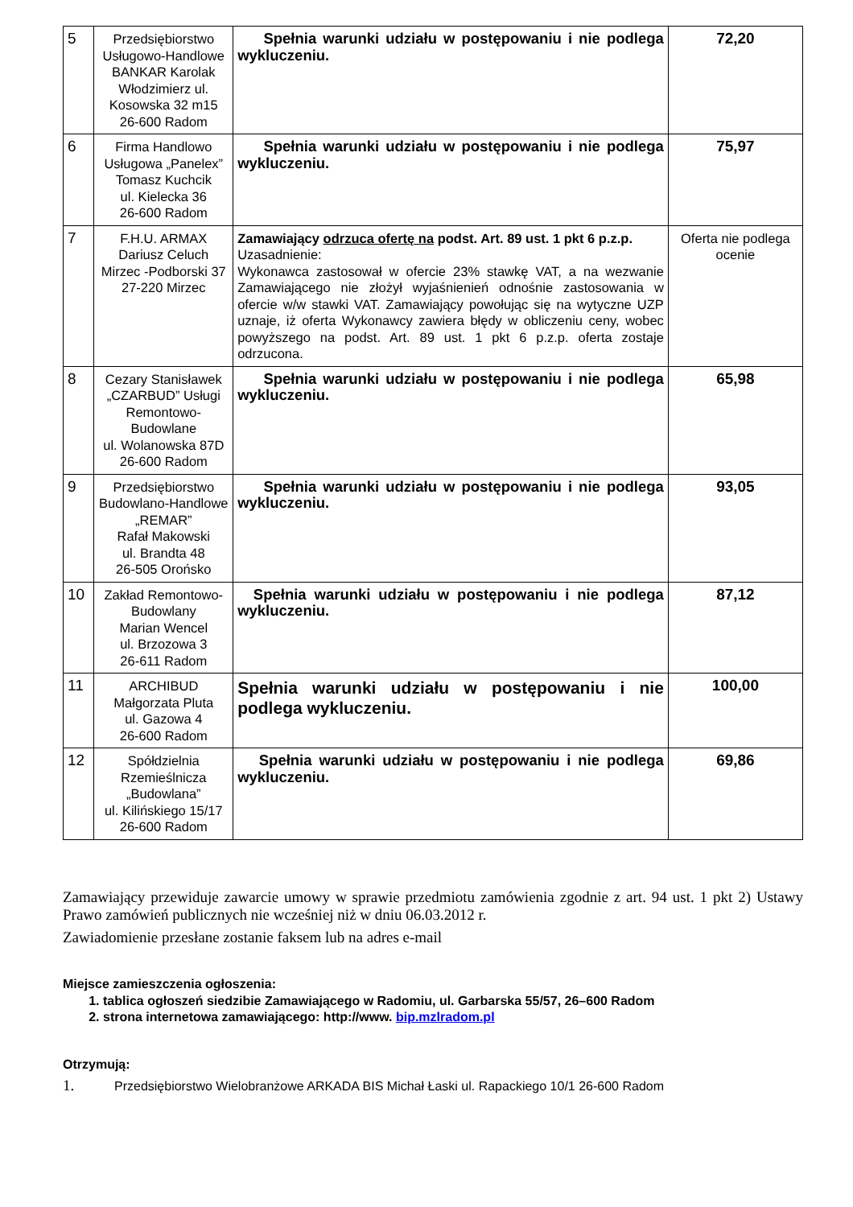| 5 | Przedsiębiorstwo Usługowo-Handlowe BANKAR Karolak Włodzimierz ul. Kosowska 32 m15 26-600 Radom | Spełnia warunki udziału w postępowaniu i nie podlega wykluczeniu. | 72,20 |
| 6 | Firma Handlowo Usługowa „Panelex” Tomasz Kuchcik ul. Kielecka 36 26-600 Radom | Spełnia warunki udziału w postępowaniu i nie podlega wykluczeniu. | 75,97 |
| 7 | F.H.U. ARMAX Dariusz Celuch Mirzec -Podborski 37 27-220 Mirzec | Zamawiający odrzuca ofertę na podst. Art. 89 ust. 1 pkt 6 p.z.p. Uzasadnienie: Wykonawca zastosował w ofercie 23% stawkę VAT, a na wezwanie Zamawiającego nie złożył wyjaśnienień odnośnie zastosowania w ofercie w/w stawki VAT. Zamawiający powołując się na wytyczne UZP uznaje, iż oferta Wykonawcy zawiera błędy w obliczeniu ceny, wobec powyższego na podst. Art. 89 ust. 1 pkt 6 p.z.p. oferta zostaje odrzucona. | Oferta nie podlega ocenie |
| 8 | Cezary Stanisławek „CZARBUD” Usługi Remontowo-Budowlane ul. Wolanowska 87D 26-600 Radom | Spełnia warunki udziału w postępowaniu i nie podlega wykluczeniu. | 65,98 |
| 9 | Przedsiębiorstwo Budowlano-Handlowe „REMAR” Rafał Makowski ul. Brandta 48 26-505 Orońsko | Spełnia warunki udziału w postępowaniu i nie podlega wykluczeniu. | 93,05 |
| 10 | Zakład Remontowo-Budowlany Marian Wencel ul. Brzozowa 3 26-611 Radom | Spełnia warunki udziału w postępowaniu i nie podlega wykluczeniu. | 87,12 |
| 11 | ARCHIBUD Małgorzata Pluta ul. Gazowa 4 26-600 Radom | Spełnia warunki udziału w postępowaniu i nie podlega wykluczeniu. | 100,00 |
| 12 | Spółdzielnia Rzemieślnicza „Budowlana” ul. Kilińskiego 15/17 26-600 Radom | Spełnia warunki udziału w postępowaniu i nie podlega wykluczeniu. | 69,86 |
Zamawiający przewiduje zawarcie umowy w sprawie przedmiotu zamówienia zgodnie z art. 94 ust. 1 pkt 2) Ustawy Prawo zamówień publicznych nie wcześniej niż w dniu 06.03.2012 r.
Zawiadomienie przesłane zostanie faksem lub na adres e-mail
Miejsce zamieszczenia ogłoszenia:
1. tablica ogłoszeń siedzibie Zamawiającego w Radomiu, ul. Garbarska 55/57, 26–600 Radom
2. strona internetowa zamawiającego: http://www. bip.mzlradom.pl
Otrzymują:
1. Przedsiębiorstwo Wielobranżowe ARKADA BIS Michał Łaski ul. Rapackiego 10/1 26-600 Radom